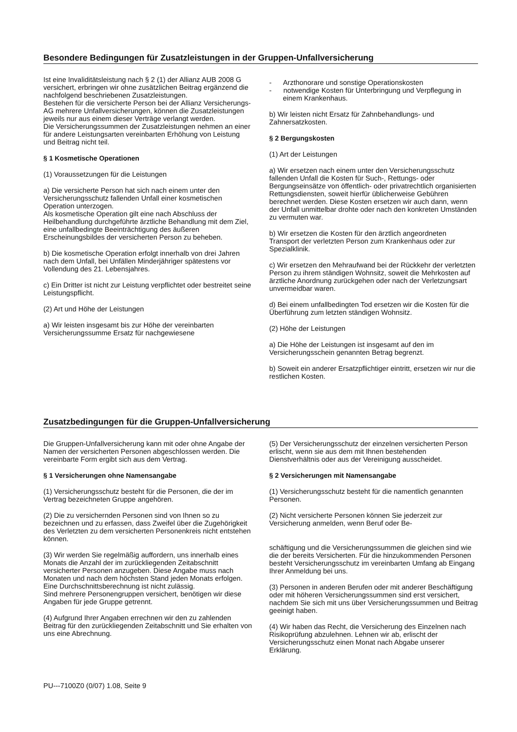Besondere Bedingungen für Zusatzleistungen in der Gruppen-Unfallversicherung
Ist eine Invaliditätsleistung nach § 2 (1) der Allianz AUB 2008 G versichert, erbringen wir ohne zusätzlichen Beitrag ergänzend die nachfolgend beschriebenen Zusatzleistungen.
Bestehen für die versicherte Person bei der Allianz Versicherungs-AG mehrere Unfallversicherungen, können die Zusatzleistungen jeweils nur aus einem dieser Verträge verlangt werden.
Die Versicherungssummen der Zusatzleistungen nehmen an einer für andere Leistungsarten vereinbarten Erhöhung von Leistung und Beitrag nicht teil.
§ 1 Kosmetische Operationen
(1) Voraussetzungen für die Leistungen
a) Die versicherte Person hat sich nach einem unter den Versicherungsschutz fallenden Unfall einer kosmetischen Operation unterzogen.
Als kosmetische Operation gilt eine nach Abschluss der Heilbehandlung durchgeführte ärztliche Behandlung mit dem Ziel, eine unfallbedingte Beeinträchtigung des äußeren Erscheinungsbildes der versicherten Person zu beheben.
b) Die kosmetische Operation erfolgt innerhalb von drei Jahren nach dem Unfall, bei Unfällen Minderjähriger spätestens vor Vollendung des 21. Lebensjahres.
c) Ein Dritter ist nicht zur Leistung verpflichtet oder bestreitet seine Leistungspflicht.
(2) Art und Höhe der Leistungen
a) Wir leisten insgesamt bis zur Höhe der vereinbarten Versicherungssumme Ersatz für nachgewiesene
- Arzthonorare und sonstige Operationskosten
- notwendige Kosten für Unterbringung und Verpflegung in einem Krankenhaus.
b) Wir leisten nicht Ersatz für Zahnbehandlungs- und Zahnersatzkosten.
§ 2 Bergungskosten
(1) Art der Leistungen
a) Wir ersetzen nach einem unter den Versicherungsschutz fallenden Unfall die Kosten für Such-, Rettungs- oder Bergungseinsätze von öffentlich- oder privatrechtlich organisierten Rettungsdiensten, soweit hierfür üblicherweise Gebühren berechnet werden. Diese Kosten ersetzen wir auch dann, wenn der Unfall unmittelbar drohte oder nach den konkreten Umständen zu vermuten war.
b) Wir ersetzen die Kosten für den ärztlich angeordneten Transport der verletzten Person zum Krankenhaus oder zur Spezialklinik.
c) Wir ersetzen den Mehraufwand bei der Rückkehr der verletzten Person zu ihrem ständigen Wohnsitz, soweit die Mehrkosten auf ärztliche Anordnung zurückgehen oder nach der Verletzungsart unvermeidbar waren.
d) Bei einem unfallbedingten Tod ersetzen wir die Kosten für die Überführung zum letzten ständigen Wohnsitz.
(2) Höhe der Leistungen
a) Die Höhe der Leistungen ist insgesamt auf den im Versicherungsschein genannten Betrag begrenzt.
b) Soweit ein anderer Ersatzpflichtiger eintritt, ersetzen wir nur die restlichen Kosten.
Zusatzbedingungen für die Gruppen-Unfallversicherung
Die Gruppen-Unfallversicherung kann mit oder ohne Angabe der Namen der versicherten Personen abgeschlossen werden. Die vereinbarte Form ergibt sich aus dem Vertrag.
§ 1 Versicherungen ohne Namensangabe
(1) Versicherungsschutz besteht für die Personen, die der im Vertrag bezeichneten Gruppe angehören.
(2) Die zu versichernden Personen sind von Ihnen so zu bezeichnen und zu erfassen, dass Zweifel über die Zugehörigkeit des Verletzten zu dem versicherten Personenkreis nicht entstehen können.
(3) Wir werden Sie regelmäßig auffordern, uns innerhalb eines Monats die Anzahl der im zurückliegenden Zeitabschnitt versicherter Personen anzugeben. Diese Angabe muss nach Monaten und nach dem höchsten Stand jeden Monats erfolgen. Eine Durchschnittsberechnung ist nicht zulässig.
Sind mehrere Personengruppen versichert, benötigen wir diese Angaben für jede Gruppe getrennt.
(4) Aufgrund Ihrer Angaben errechnen wir den zu zahlenden Beitrag für den zurückliegenden Zeitabschnitt und Sie erhalten von uns eine Abrechnung.
(5) Der Versicherungsschutz der einzelnen versicherten Person erlischt, wenn sie aus dem mit Ihnen bestehenden Dienstverhältnis oder aus der Vereinigung ausscheidet.
§ 2 Versicherungen mit Namensangabe
(1) Versicherungsschutz besteht für die namentlich genannten Personen.
(2) Nicht versicherte Personen können Sie jederzeit zur Versicherung anmelden, wenn Beruf oder Be-
schäftigung und die Versicherungssummen die gleichen sind wie die der bereits Versicherten. Für die hinzukommenden Personen besteht Versicherungsschutz im vereinbarten Umfang ab Eingang Ihrer Anmeldung bei uns.
(3) Personen in anderen Berufen oder mit anderer Beschäftigung oder mit höheren Versicherungssummen sind erst versichert, nachdem Sie sich mit uns über Versicherungssummen und Beitrag geeinigt haben.
(4) Wir haben das Recht, die Versicherung des Einzelnen nach Risikoprüfung abzulehnen. Lehnen wir ab, erlischt der Versicherungsschutz einen Monat nach Abgabe unserer Erklärung.
PU---7100Z0 (0/07) 1.08, Seite 9